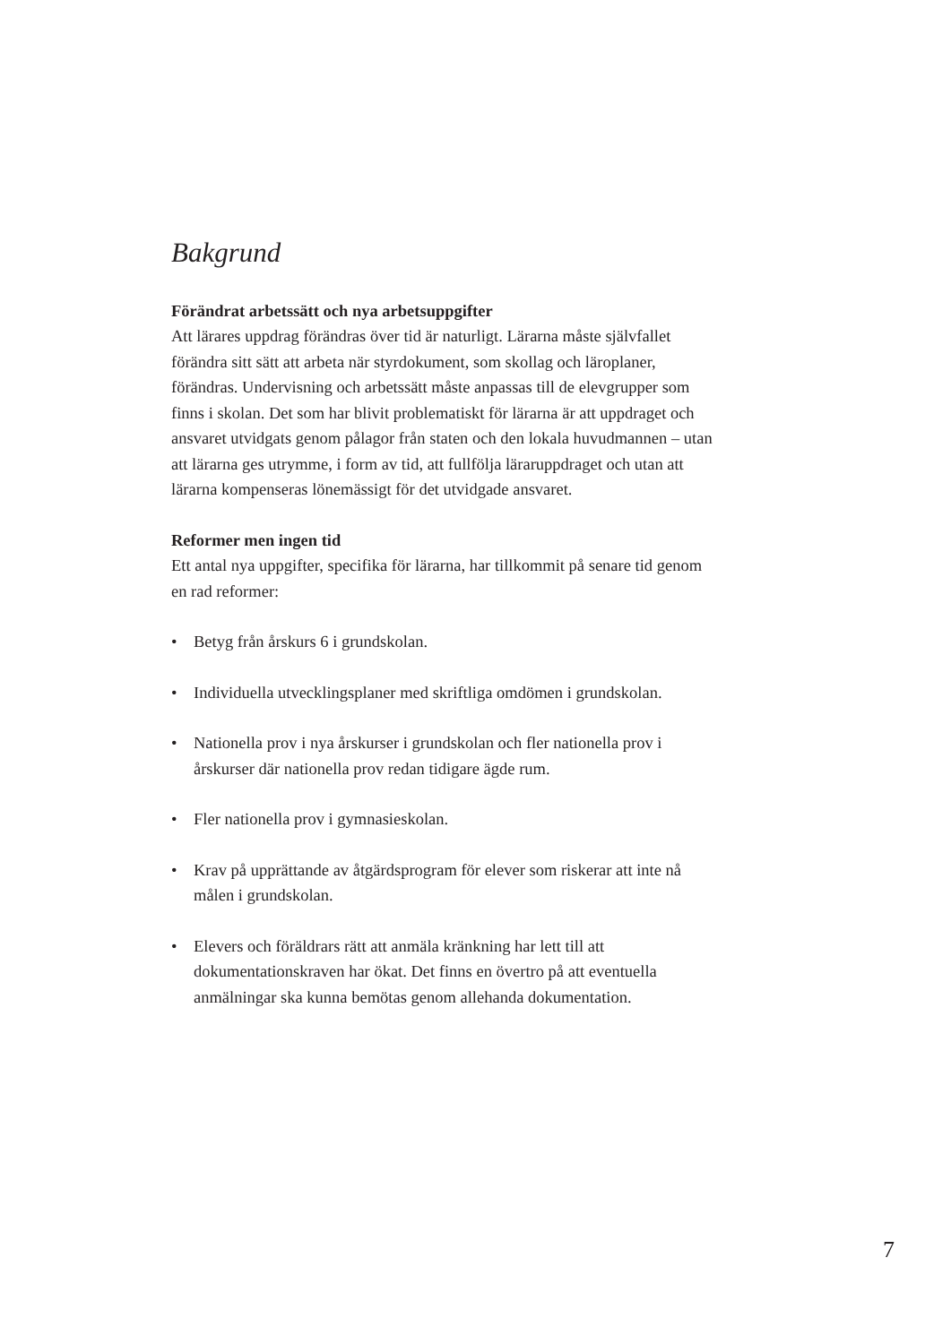Bakgrund
Förändrat arbetssätt och nya arbetsuppgifter
Att lärares uppdrag förändras över tid är naturligt. Lärarna måste självfallet förändra sitt sätt att arbeta när styrdokument, som skollag och läroplaner, förändras. Undervisning och arbetssätt måste anpassas till de elevgrupper som finns i skolan. Det som har blivit problematiskt för lärarna är att uppdraget och ansvaret utvidgats genom pålagor från staten och den lokala huvudmannen – utan att lärarna ges utrymme, i form av tid, att fullfölja läraruppdraget och utan att lärarna kompenseras lönemässigt för det utvidgade ansvaret.
Reformer men ingen tid
Ett antal nya uppgifter, specifika för lärarna, har tillkommit på senare tid genom en rad reformer:
• Betyg från årskurs 6 i grundskolan.
• Individuella utvecklingsplaner med skriftliga omdömen i grundskolan.
• Nationella prov i nya årskurser i grundskolan och fler nationella prov i årskurser där nationella prov redan tidigare ägde rum.
• Fler nationella prov i gymnasieskolan.
• Krav på upprättande av åtgärdsprogram för elever som riskerar att inte nå målen i grundskolan.
• Elevers och föräldrars rätt att anmäla kränkning har lett till att dokumentationskraven har ökat. Det finns en övertro på att eventuella anmälningar ska kunna bemötas genom allehanda dokumentation.
7